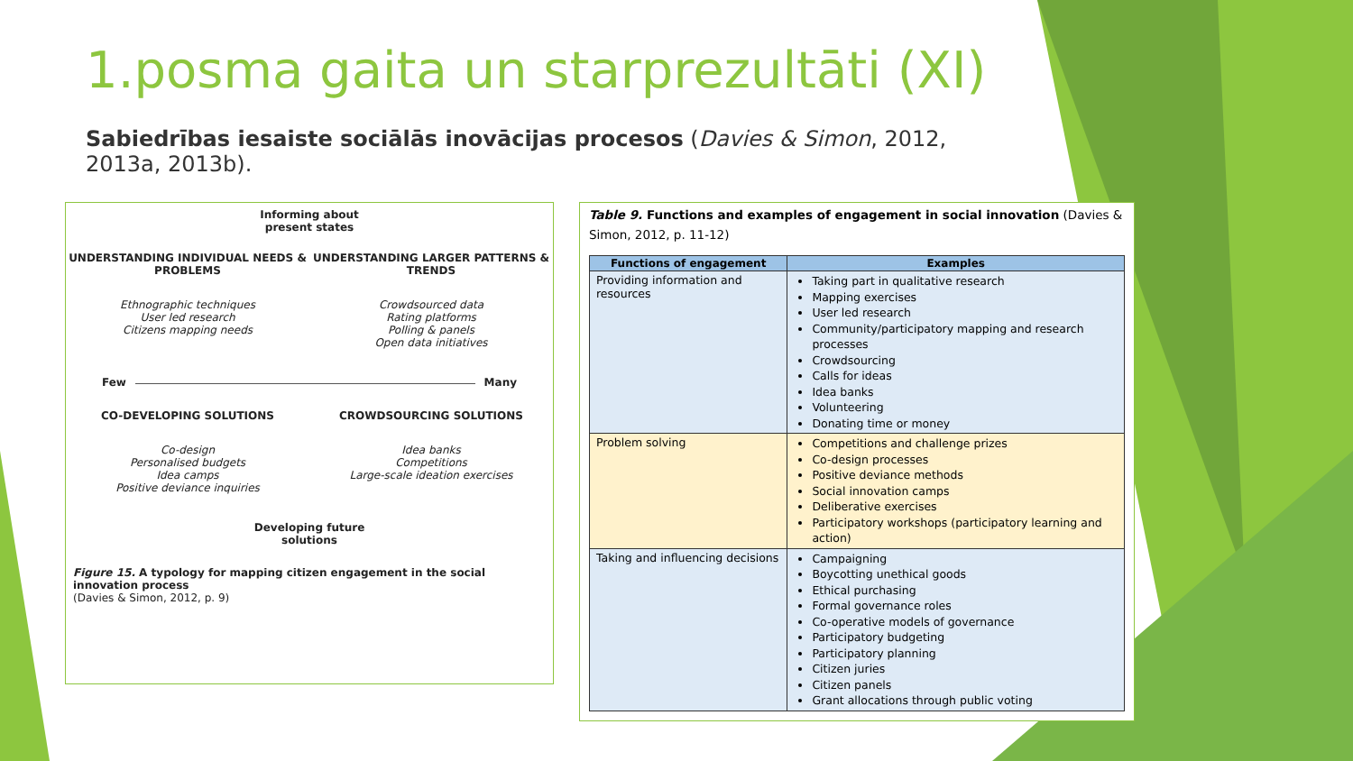1.posma gaita un starprezultāti (XI)
Sabiedrības iesaiste sociālās inovācijas procesos (Davies & Simon, 2012, 2013a, 2013b).
Informing about
present states
UNDERSTANDING INDIVIDUAL NEEDS & PROBLEMS
Ethnographic techniques
User led research
Citizens mapping needs
UNDERSTANDING LARGER PATTERNS & TRENDS
Crowdsourced data
Rating platforms
Polling & panels
Open data initiatives
Few Many
CO-DEVELOPING SOLUTIONS
Co-design
Personalised budgets
Idea camps
Positive deviance inquiries
CROWDSOURCING SOLUTIONS
Idea banks
Competitions
Large-scale ideation exercises
Developing future
solutions
Figure 15. A typology for mapping citizen engagement in the social innovation process
(Davies & Simon, 2012, p. 9)
Table 9. Functions and examples of engagement in social innovation (Davies & Simon, 2012, p. 11-12)
| Functions of engagement | Examples |
| --- | --- |
| Providing information and resources | Taking part in qualitative research Mapping exercises User led research Community/participatory mapping and research processes Crowdsourcing Calls for ideas Idea banks Volunteering Donating time or money |
| Problem solving | Competitions and challenge prizes Co-design processes Positive deviance methods Social innovation camps Deliberative exercises Participatory workshops (participatory learning and action) |
| Taking and influencing decisions | Campaigning Boycotting unethical goods Ethical purchasing Formal governance roles Co-operative models of governance Participatory budgeting Participatory planning Citizen juries Citizen panels Grant allocations through public voting |